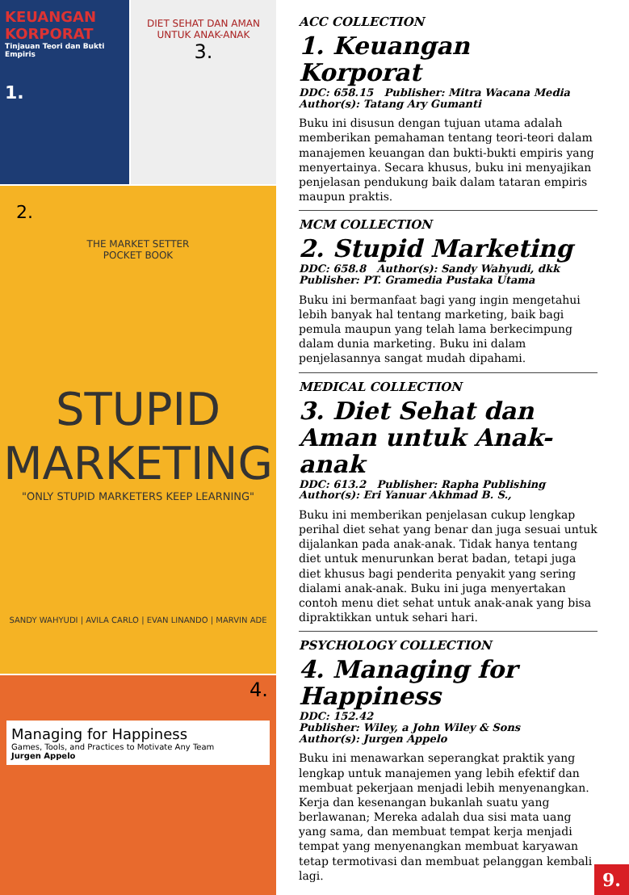KEUANGAN KORPORAT
Tinjauan Teori dan Bukti Empiris
1.
DIET SEHAT DAN AMAN UNTUK ANAK-ANAK
3.
2.
THE MARKET SETTER
POCKET BOOK
STUPID
MARKETING
"ONLY STUPID MARKETERS KEEP LEARNING"
SANDY WAHYUDI | AVILA CARLO | EVAN LINANDO | MARVIN ADE
4.
Managing for Happiness
Games, Tools, and Practices to Motivate Any Team
Jurgen Appelo
ACC COLLECTION
1. Keuangan Korporat
DDC: 658.15 Publisher: Mitra Wacana Media
Author(s): Tatang Ary Gumanti
Buku ini disusun dengan tujuan utama adalah memberikan pemahaman tentang teori-teori dalam manajemen keuangan dan bukti-bukti empiris yang menyertainya. Secara khusus, buku ini menyajikan penjelasan pendukung baik dalam tataran empiris maupun praktis.
MCM COLLECTION
2. Stupid Marketing
DDC: 658.8 Author(s): Sandy Wahyudi, dkk
Publisher: PT. Gramedia Pustaka Utama
Buku ini bermanfaat bagi yang ingin mengetahui lebih banyak hal tentang marketing, baik bagi pemula maupun yang telah lama berkecimpung dalam dunia marketing. Buku ini dalam penjelasannya sangat mudah dipahami.
MEDICAL COLLECTION
3. Diet Sehat dan Aman untuk Anak-anak
DDC: 613.2 Publisher: Rapha Publishing
Author(s): Eri Yanuar Akhmad B. S.,
Buku ini memberikan penjelasan cukup lengkap perihal diet sehat yang benar dan juga sesuai untuk dijalankan pada anak-anak. Tidak hanya tentang diet untuk menurunkan berat badan, tetapi juga diet khusus bagi penderita penyakit yang sering dialami anak-anak. Buku ini juga menyertakan contoh menu diet sehat untuk anak-anak yang bisa dipraktikkan untuk sehari hari.
PSYCHOLOGY COLLECTION
4. Managing for Happiness
DDC: 152.42
Publisher: Wiley, a John Wiley & Sons
Author(s): Jurgen Appelo
Buku ini menawarkan seperangkat praktik yang lengkap untuk manajemen yang lebih efektif dan membuat pekerjaan menjadi lebih menyenangkan. Kerja dan kesenangan bukanlah suatu yang berlawanan; Mereka adalah dua sisi mata uang yang sama, dan membuat tempat kerja menjadi tempat yang menyenangkan membuat karyawan tetap termotivasi dan membuat pelanggan kembali lagi.
9.